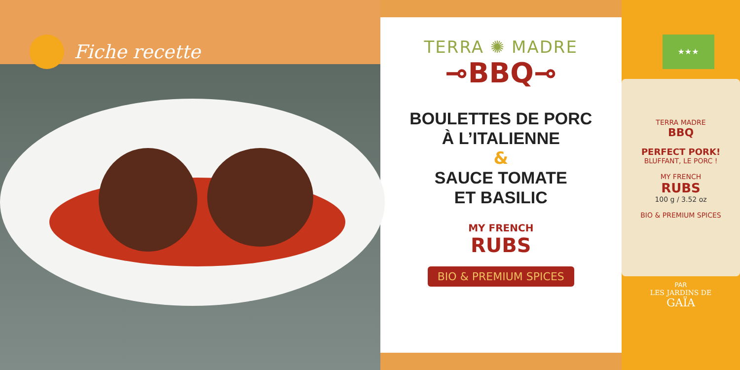Fiche recette
TERRA ✺ MADRE
⊸BBQ⊸
BOULETTES DE PORC
À L’ITALIENNE
&
SAUCE TOMATE
ET BASILIC
MY FRENCH
RUBS
BIO & PREMIUM SPICES
★★★
TERRA MADRE
BBQ
PERFECT PORK!
BLUFFANT, LE PORC !
MY FRENCH
RUBS
100 g / 3.52 oz
BIO & PREMIUM SPICES
PAR
LES JARDINS DE
GAÏA